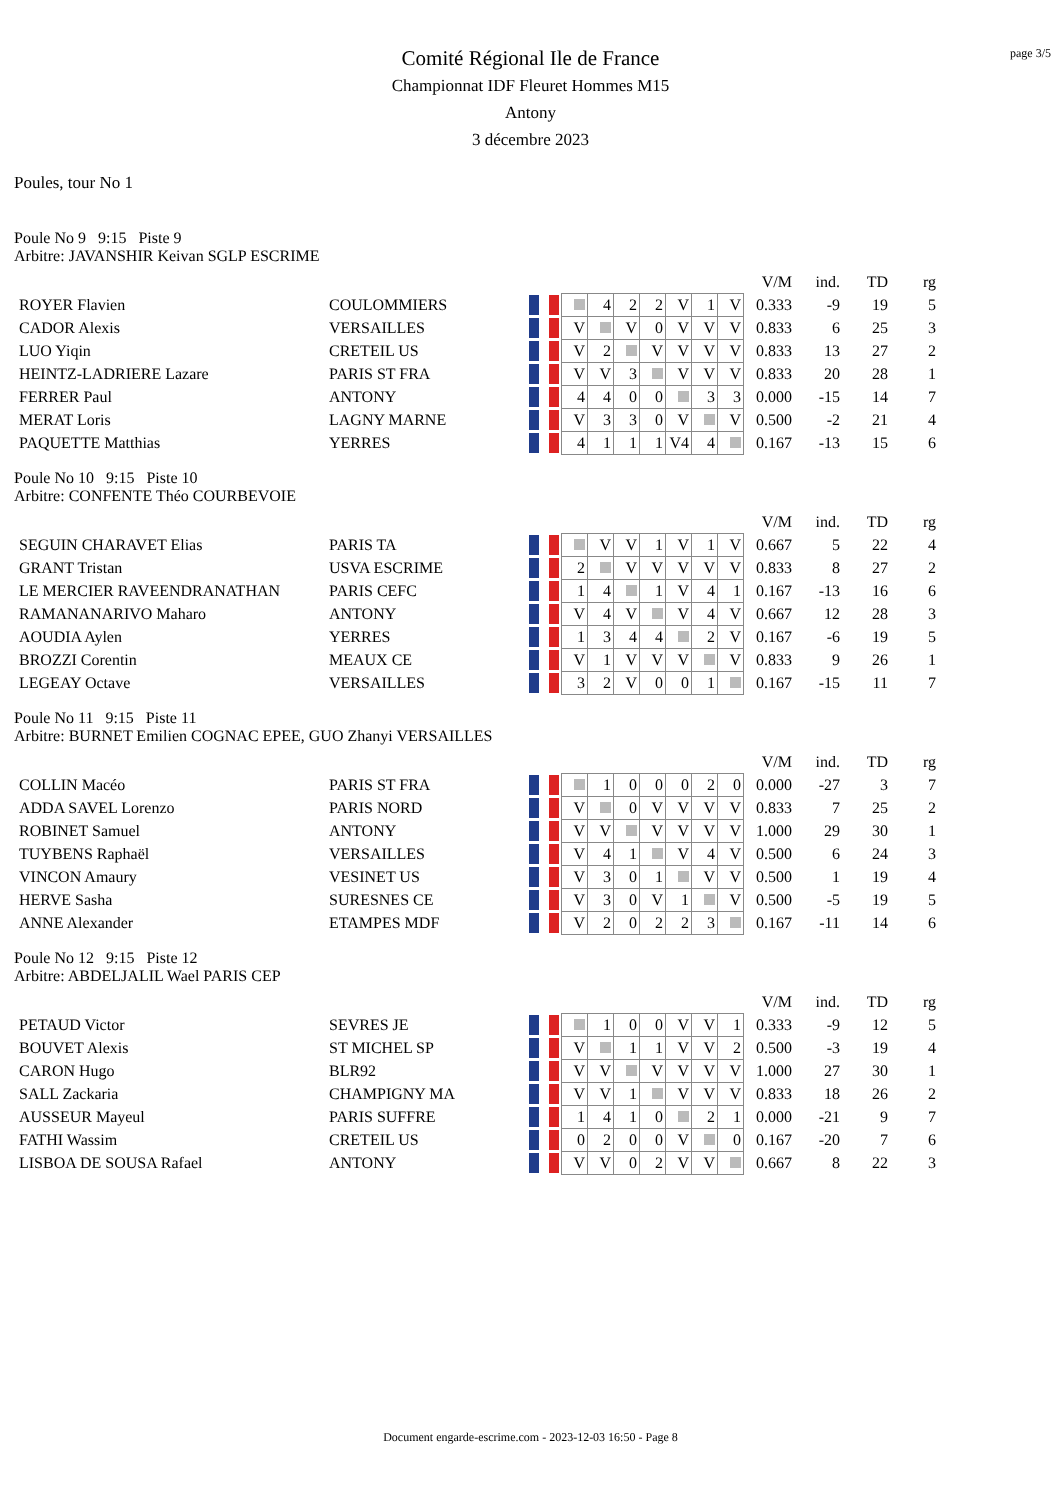page 3/5
Comité Régional Ile de France
Championnat IDF Fleuret Hommes M15
Antony
3 décembre 2023
Poules, tour No 1
Poule No 9 9:15 Piste 9
Arbitre: JAVANSHIR Keivan SGLP ESCRIME
| | | | | | | | | | | V/M | ind. | TD | rg |
| ROYER Flavien | COULOMMIERS | | | 4 | 2 | 2 | V | 1 | V | 0.333 | -9 | 19 | 5 |
| CADOR Alexis | VERSAILLES | | V | | V | 0 | V | V | V | 0.833 | 6 | 25 | 3 |
| LUO Yiqin | CRETEIL US | | V | 2 | | V | V | V | V | 0.833 | 13 | 27 | 2 |
| HEINTZ-LADRIERE Lazare | PARIS ST FRA | | V | V | 3 | | V | V | V | 0.833 | 20 | 28 | 1 |
| FERRER Paul | ANTONY | | 4 | 4 | 0 | 0 | | 3 | 3 | 0.000 | -15 | 14 | 7 |
| MERAT Loris | LAGNY MARNE | | V | 3 | 3 | 0 | V | | V | 0.500 | -2 | 21 | 4 |
| PAQUETTE Matthias | YERRES | | 4 | 1 | 1 | 1 | V4 | 4 | | 0.167 | -13 | 15 | 6 |
Poule No 10 9:15 Piste 10
Arbitre: CONFENTE Théo COURBEVOIE
| | | | | | | | | | | V/M | ind. | TD | rg |
| SEGUIN CHARAVET Elias | PARIS TA | | | V | V | 1 | V | 1 | V | 0.667 | 5 | 22 | 4 |
| GRANT Tristan | USVA ESCRIME | | 2 | | V | V | V | V | V | 0.833 | 8 | 27 | 2 |
| LE MERCIER RAVEENDRANATHAN | PARIS CEFC | | 1 | 4 | | 1 | V | 4 | 1 | 0.167 | -13 | 16 | 6 |
| RAMANANARIVO Maharo | ANTONY | | V | 4 | V | | V | 4 | V | 0.667 | 12 | 28 | 3 |
| AOUDIA Aylen | YERRES | | 1 | 3 | 4 | 4 | | 2 | V | 0.167 | -6 | 19 | 5 |
| BROZZI Corentin | MEAUX CE | | V | 1 | V | V | V | | V | 0.833 | 9 | 26 | 1 |
| LEGEAY Octave | VERSAILLES | | 3 | 2 | V | 0 | 0 | 1 | | 0.167 | -15 | 11 | 7 |
Poule No 11 9:15 Piste 11
Arbitre: BURNET Emilien COGNAC EPEE, GUO Zhanyi VERSAILLES
| | | | | | | | | | | V/M | ind. | TD | rg |
| COLLIN Macéo | PARIS ST FRA | | | 1 | 0 | 0 | 0 | 2 | 0 | 0.000 | -27 | 3 | 7 |
| ADDA SAVEL Lorenzo | PARIS NORD | | V | | 0 | V | V | V | V | 0.833 | 7 | 25 | 2 |
| ROBINET Samuel | ANTONY | | V | V | | V | V | V | V | 1.000 | 29 | 30 | 1 |
| TUYBENS Raphaël | VERSAILLES | | V | 4 | 1 | | V | 4 | V | 0.500 | 6 | 24 | 3 |
| VINCON Amaury | VESINET US | | V | 3 | 0 | 1 | | V | V | 0.500 | 1 | 19 | 4 |
| HERVE Sasha | SURESNES CE | | V | 3 | 0 | V | 1 | | V | 0.500 | -5 | 19 | 5 |
| ANNE Alexander | ETAMPES MDF | | V | 2 | 0 | 2 | 2 | 3 | | 0.167 | -11 | 14 | 6 |
Poule No 12 9:15 Piste 12
Arbitre: ABDELJALIL Wael PARIS CEP
| | | | | | | | | | | V/M | ind. | TD | rg |
| PETAUD Victor | SEVRES JE | | | 1 | 0 | 0 | V | V | 1 | 0.333 | -9 | 12 | 5 |
| BOUVET Alexis | ST MICHEL SP | | V | | 1 | 1 | V | V | 2 | 0.500 | -3 | 19 | 4 |
| CARON Hugo | BLR92 | | V | V | | V | V | V | V | 1.000 | 27 | 30 | 1 |
| SALL Zackaria | CHAMPIGNY MA | | V | V | 1 | | V | V | V | 0.833 | 18 | 26 | 2 |
| AUSSEUR Mayeul | PARIS SUFFRE | | 1 | 4 | 1 | 0 | | 2 | 1 | 0.000 | -21 | 9 | 7 |
| FATHI Wassim | CRETEIL US | | 0 | 2 | 0 | 0 | V | | 0 | 0.167 | -20 | 7 | 6 |
| LISBOA DE SOUSA Rafael | ANTONY | | V | V | 0 | 2 | V | V | | 0.667 | 8 | 22 | 3 |
Document engarde-escrime.com - 2023-12-03 16:50 - Page 8